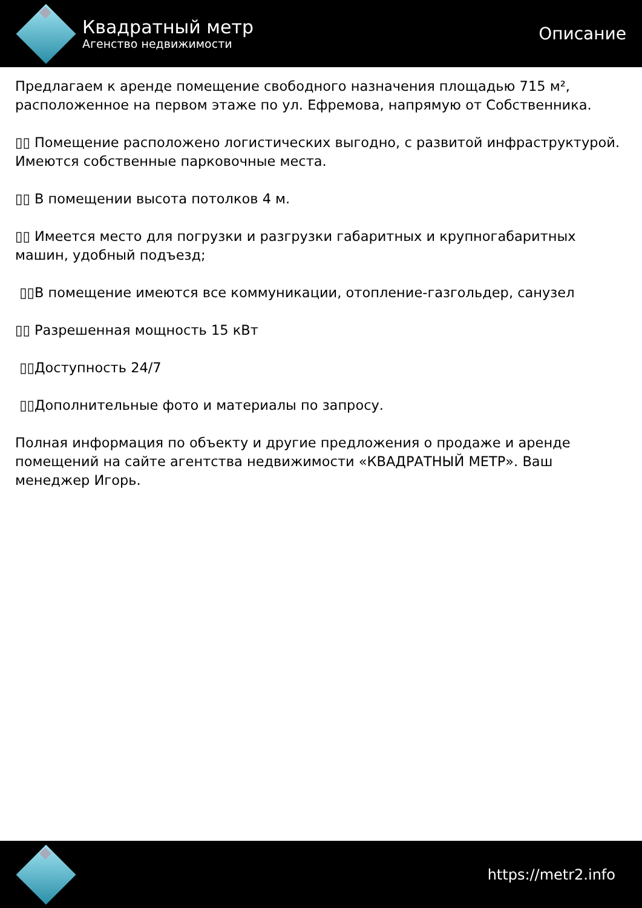Квадратный метр
Агенство недвижимости
Описание
Предлагаем к аренде помещение свободного назначения площадью 715 м², расположенное на первом этаже по ул. Ефремова, напрямую от Собственника.
▯▯ Помещение расположено логистических выгодно, с развитой инфраструктурой. Имеются собственные парковочные места.
▯▯ В помещении высота потолков 4 м.
▯▯ Имеется место для погрузки и разгрузки габаритных и крупногабаритных машин, удобный подъезд;
▯▯В помещение имеются все коммуникации, отопление-газгольдер, санузел
▯▯ Разрешенная мощность 15 кВт
▯▯Доступность 24/7
▯▯Дополнительные фото и материалы по запросу.
Полная информация по объекту и другие предложения о продаже и аренде помещений на сайте агентства недвижимости «КВАДРАТНЫЙ МЕТР». Ваш менеджер Игорь.
https://metr2.info